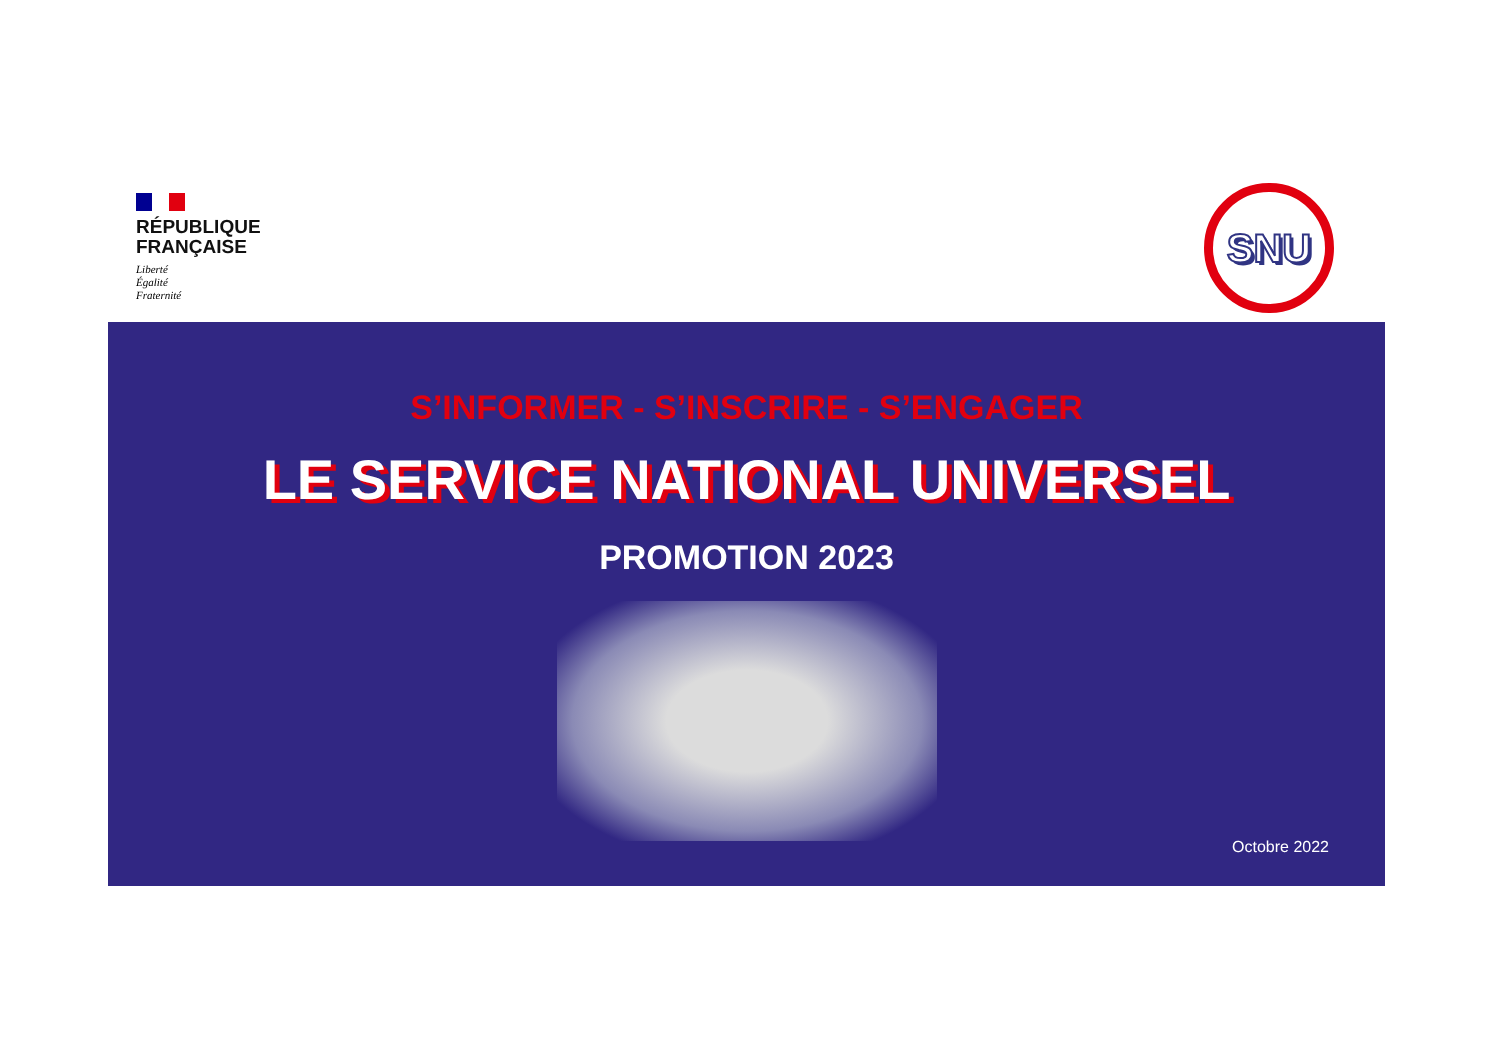RÉPUBLIQUE
FRANÇAISE
Liberté
Égalité
Fraternité
SNU
S’INFORMER - S’INSCRIRE - S’ENGAGER
LE SERVICE NATIONAL UNIVERSEL
PROMOTION 2023
Octobre 2022